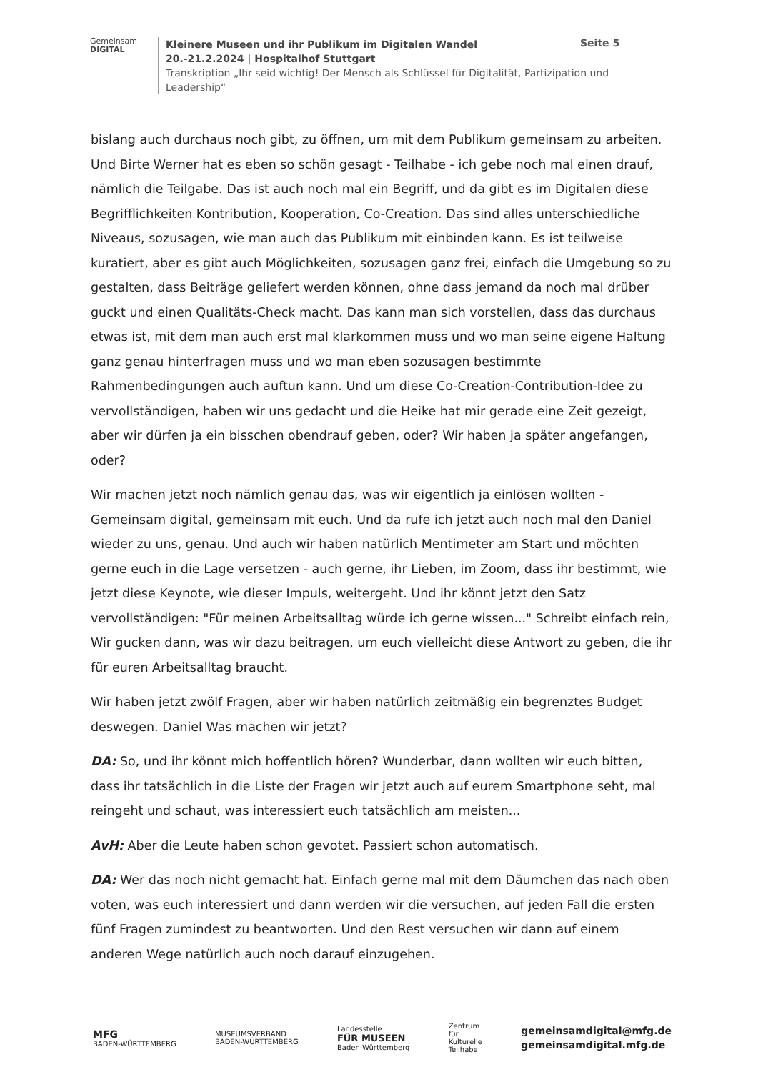Gemeinsam
DIGITAL
Kleinere Museen und ihr Publikum im Digitalen Wandel
20.-21.2.2024 | Hospitalhof Stuttgart
Transkription „Ihr seid wichtig! Der Mensch als Schlüssel für Digitalität, Partizipation und Leadership“
Seite 5
bislang auch durchaus noch gibt, zu öffnen, um mit dem Publikum gemeinsam zu arbeiten. Und Birte Werner hat es eben so schön gesagt - Teilhabe - ich gebe noch mal einen drauf, nämlich die Teilgabe. Das ist auch noch mal ein Begriff, und da gibt es im Digitalen diese Begrifflichkeiten Kontribution, Kooperation, Co-Creation. Das sind alles unterschiedliche Niveaus, sozusagen, wie man auch das Publikum mit einbinden kann. Es ist teilweise kuratiert, aber es gibt auch Möglichkeiten, sozusagen ganz frei, einfach die Umgebung so zu gestalten, dass Beiträge geliefert werden können, ohne dass jemand da noch mal drüber guckt und einen Qualitäts-Check macht. Das kann man sich vorstellen, dass das durchaus etwas ist, mit dem man auch erst mal klarkommen muss und wo man seine eigene Haltung ganz genau hinterfragen muss und wo man eben sozusagen bestimmte Rahmenbedingungen auch auftun kann. Und um diese Co-Creation-Contribution-Idee zu vervollständigen, haben wir uns gedacht und die Heike hat mir gerade eine Zeit gezeigt, aber wir dürfen ja ein bisschen obendrauf geben, oder? Wir haben ja später angefangen, oder?
Wir machen jetzt noch nämlich genau das, was wir eigentlich ja einlösen wollten - Gemeinsam digital, gemeinsam mit euch. Und da rufe ich jetzt auch noch mal den Daniel wieder zu uns, genau. Und auch wir haben natürlich Mentimeter am Start und möchten gerne euch in die Lage versetzen - auch gerne, ihr Lieben, im Zoom, dass ihr bestimmt, wie jetzt diese Keynote, wie dieser Impuls, weitergeht. Und ihr könnt jetzt den Satz vervollständigen: "Für meinen Arbeitsalltag würde ich gerne wissen..." Schreibt einfach rein, Wir gucken dann, was wir dazu beitragen, um euch vielleicht diese Antwort zu geben, die ihr für euren Arbeitsalltag braucht.
Wir haben jetzt zwölf Fragen, aber wir haben natürlich zeitmäßig ein begrenztes Budget deswegen. Daniel Was machen wir jetzt?
DA: So, und ihr könnt mich hoffentlich hören? Wunderbar, dann wollten wir euch bitten, dass ihr tatsächlich in die Liste der Fragen wir jetzt auch auf eurem Smartphone seht, mal reingeht und schaut, was interessiert euch tatsächlich am meisten...
AvH: Aber die Leute haben schon gevotet. Passiert schon automatisch.
DA: Wer das noch nicht gemacht hat. Einfach gerne mal mit dem Däumchen das nach oben voten, was euch interessiert und dann werden wir die versuchen, auf jeden Fall die ersten fünf Fragen zumindest zu beantworten. Und den Rest versuchen wir dann auf einem anderen Wege natürlich auch noch darauf einzugehen.
MFG
BADEN-WÜRTTEMBERG
MUSEUMSVERBAND
BADEN-WÜRTTEMBERG
Landesstelle
FÜR MUSEEN
Baden-Württemberg
Zentrum
für
Kulturelle
Teilhabe
gemeinsamdigital@mfg.de
gemeinsamdigital.mfg.de